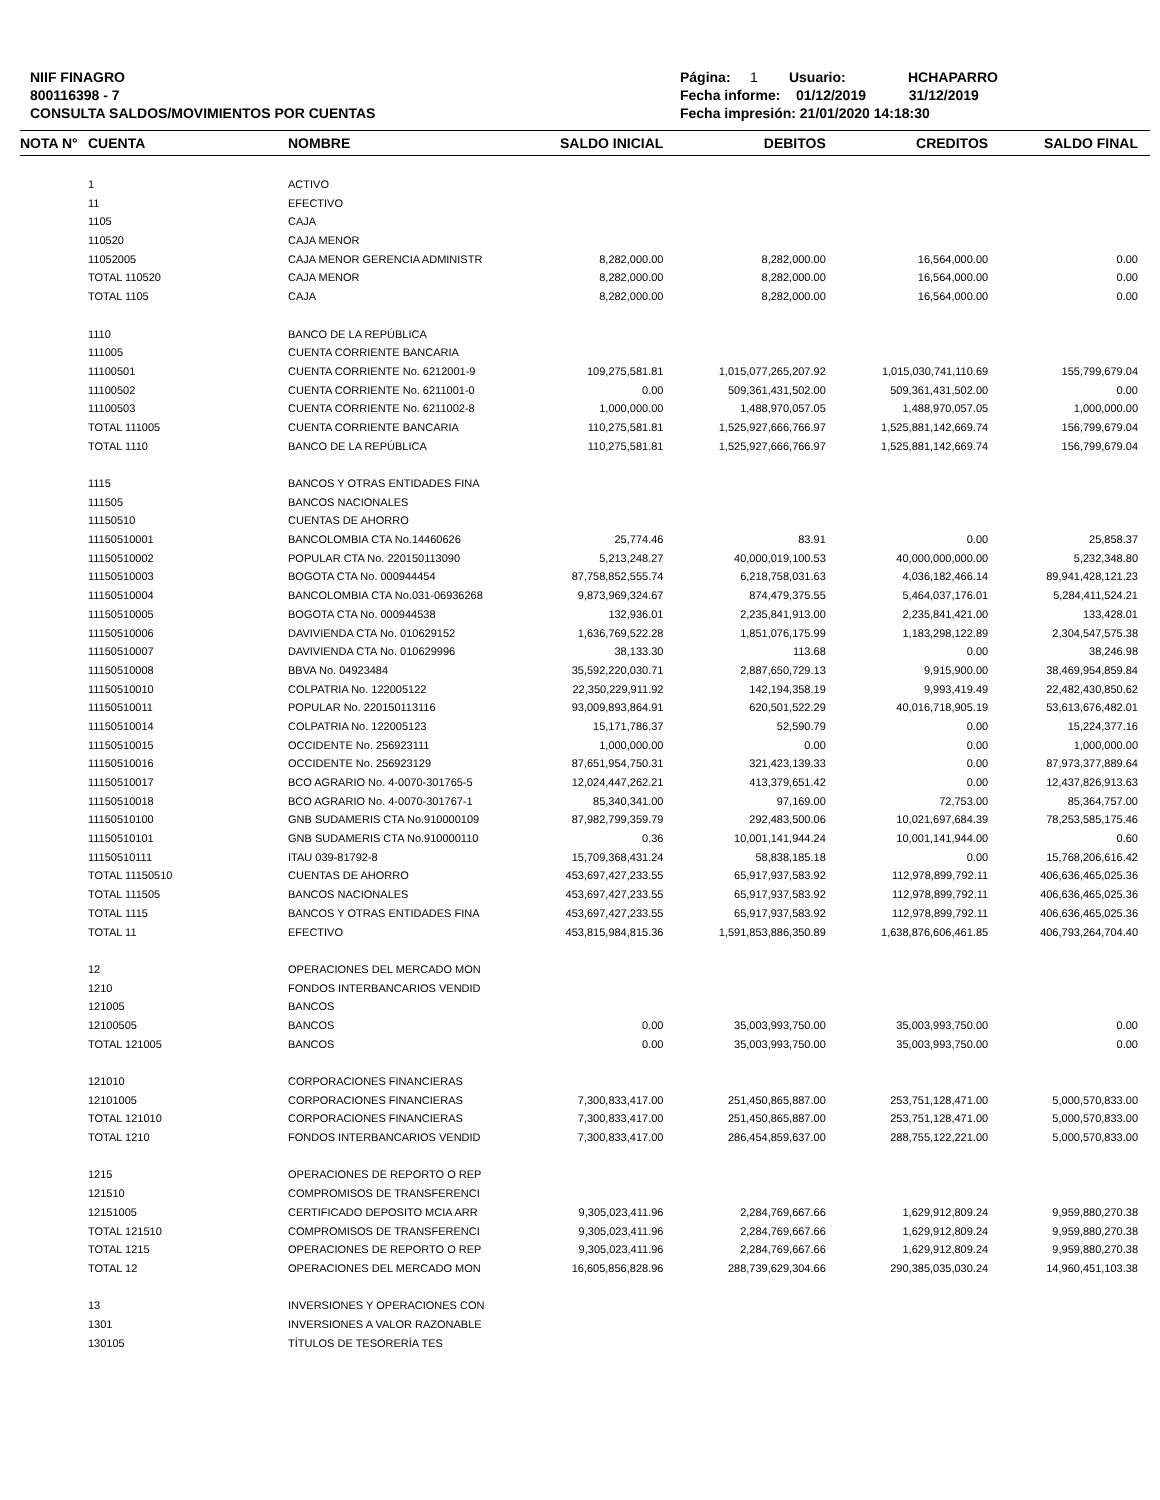NIIF FINAGRO
800116398 - 7
CONSULTA SALDOS/MOVIMIENTOS POR CUENTAS
Página: 1 Usuario: HCHAPARRO
Fecha informe: 01/12/2019 31/12/2019
Fecha impresión: 21/01/2020 14:18:30
| NOTA N° | CUENTA | NOMBRE | SALDO INICIAL | DEBITOS | CREDITOS | SALDO FINAL |
| --- | --- | --- | --- | --- | --- | --- |
| | 1 | ACTIVO | | | | |
| | 11 | EFECTIVO | | | | |
| | 1105 | CAJA | | | | |
| | 110520 | CAJA MENOR | | | | |
| | 11052005 | CAJA MENOR GERENCIA ADMINISTR | 8,282,000.00 | 8,282,000.00 | 16,564,000.00 | 0.00 |
| | TOTAL 110520 | CAJA MENOR | 8,282,000.00 | 8,282,000.00 | 16,564,000.00 | 0.00 |
| | TOTAL 1105 | CAJA | 8,282,000.00 | 8,282,000.00 | 16,564,000.00 | 0.00 |
| | 1110 | BANCO DE LA REPÚBLICA | | | | |
| | 111005 | CUENTA CORRIENTE BANCARIA | | | | |
| | 11100501 | CUENTA CORRIENTE No. 6212001-9 | 109,275,581.81 | 1,015,077,265,207.92 | 1,015,030,741,110.69 | 155,799,679.04 |
| | 11100502 | CUENTA CORRIENTE No. 6211001-0 | 0.00 | 509,361,431,502.00 | 509,361,431,502.00 | 0.00 |
| | 11100503 | CUENTA CORRIENTE No. 6211002-8 | 1,000,000.00 | 1,488,970,057.05 | 1,488,970,057.05 | 1,000,000.00 |
| | TOTAL 111005 | CUENTA CORRIENTE BANCARIA | 110,275,581.81 | 1,525,927,666,766.97 | 1,525,881,142,669.74 | 156,799,679.04 |
| | TOTAL 1110 | BANCO DE LA REPÚBLICA | 110,275,581.81 | 1,525,927,666,766.97 | 1,525,881,142,669.74 | 156,799,679.04 |
| | 1115 | BANCOS Y OTRAS ENTIDADES FINA | | | | |
| | 111505 | BANCOS NACIONALES | | | | |
| | 11150510 | CUENTAS DE AHORRO | | | | |
| | 11150510001 | BANCOLOMBIA CTA No.14460626 | 25,774.46 | 83.91 | 0.00 | 25,858.37 |
| | 11150510002 | POPULAR CTA No. 220150113090 | 5,213,248.27 | 40,000,019,100.53 | 40,000,000,000.00 | 5,232,348.80 |
| | 11150510003 | BOGOTA CTA No. 000944454 | 87,758,852,555.74 | 6,218,758,031.63 | 4,036,182,466.14 | 89,941,428,121.23 |
| | 11150510004 | BANCOLOMBIA CTA No.031-06936268 | 9,873,969,324.67 | 874,479,375.55 | 5,464,037,176.01 | 5,284,411,524.21 |
| | 11150510005 | BOGOTA CTA No. 000944538 | 132,936.01 | 2,235,841,913.00 | 2,235,841,421.00 | 133,428.01 |
| | 11150510006 | DAVIVIENDA CTA No. 010629152 | 1,636,769,522.28 | 1,851,076,175.99 | 1,183,298,122.89 | 2,304,547,575.38 |
| | 11150510007 | DAVIVIENDA CTA No. 010629996 | 38,133.30 | 113.68 | 0.00 | 38,246.98 |
| | 11150510008 | BBVA No. 04923484 | 35,592,220,030.71 | 2,887,650,729.13 | 9,915,900.00 | 38,469,954,859.84 |
| | 11150510010 | COLPATRIA No. 122005122 | 22,350,229,911.92 | 142,194,358.19 | 9,993,419.49 | 22,482,430,850.62 |
| | 11150510011 | POPULAR No. 220150113116 | 93,009,893,864.91 | 620,501,522.29 | 40,016,718,905.19 | 53,613,676,482.01 |
| | 11150510014 | COLPATRIA No. 122005123 | 15,171,786.37 | 52,590.79 | 0.00 | 15,224,377.16 |
| | 11150510015 | OCCIDENTE No. 256923111 | 1,000,000.00 | 0.00 | 0.00 | 1,000,000.00 |
| | 11150510016 | OCCIDENTE No. 256923129 | 87,651,954,750.31 | 321,423,139.33 | 0.00 | 87,973,377,889.64 |
| | 11150510017 | BCO AGRARIO No. 4-0070-301765-5 | 12,024,447,262.21 | 413,379,651.42 | 0.00 | 12,437,826,913.63 |
| | 11150510018 | BCO AGRARIO No. 4-0070-301767-1 | 85,340,341.00 | 97,169.00 | 72,753.00 | 85,364,757.00 |
| | 11150510100 | GNB SUDAMERIS CTA No.910000109 | 87,982,799,359.79 | 292,483,500.06 | 10,021,697,684.39 | 78,253,585,175.46 |
| | 11150510101 | GNB SUDAMERIS CTA No.910000110 | 0.36 | 10,001,141,944.24 | 10,001,141,944.00 | 0.60 |
| | 11150510111 | ITAU 039-81792-8 | 15,709,368,431.24 | 58,838,185.18 | 0.00 | 15,768,206,616.42 |
| | TOTAL 11150510 | CUENTAS DE AHORRO | 453,697,427,233.55 | 65,917,937,583.92 | 112,978,899,792.11 | 406,636,465,025.36 |
| | TOTAL 111505 | BANCOS NACIONALES | 453,697,427,233.55 | 65,917,937,583.92 | 112,978,899,792.11 | 406,636,465,025.36 |
| | TOTAL 1115 | BANCOS Y OTRAS ENTIDADES FINA | 453,697,427,233.55 | 65,917,937,583.92 | 112,978,899,792.11 | 406,636,465,025.36 |
| | TOTAL 11 | EFECTIVO | 453,815,984,815.36 | 1,591,853,886,350.89 | 1,638,876,606,461.85 | 406,793,264,704.40 |
| | 12 | OPERACIONES DEL MERCADO MON | | | | |
| | 1210 | FONDOS INTERBANCARIOS VENDID | | | | |
| | 121005 | BANCOS | | | | |
| | 12100505 | BANCOS | 0.00 | 35,003,993,750.00 | 35,003,993,750.00 | 0.00 |
| | TOTAL 121005 | BANCOS | 0.00 | 35,003,993,750.00 | 35,003,993,750.00 | 0.00 |
| | 121010 | CORPORACIONES FINANCIERAS | | | | |
| | 12101005 | CORPORACIONES FINANCIERAS | 7,300,833,417.00 | 251,450,865,887.00 | 253,751,128,471.00 | 5,000,570,833.00 |
| | TOTAL 121010 | CORPORACIONES FINANCIERAS | 7,300,833,417.00 | 251,450,865,887.00 | 253,751,128,471.00 | 5,000,570,833.00 |
| | TOTAL 1210 | FONDOS INTERBANCARIOS VENDID | 7,300,833,417.00 | 286,454,859,637.00 | 288,755,122,221.00 | 5,000,570,833.00 |
| | 1215 | OPERACIONES DE REPORTO O REP | | | | |
| | 121510 | COMPROMISOS DE TRANSFERENCI | | | | |
| | 12151005 | CERTIFICADO DEPOSITO MCIA ARR | 9,305,023,411.96 | 2,284,769,667.66 | 1,629,912,809.24 | 9,959,880,270.38 |
| | TOTAL 121510 | COMPROMISOS DE TRANSFERENCI | 9,305,023,411.96 | 2,284,769,667.66 | 1,629,912,809.24 | 9,959,880,270.38 |
| | TOTAL 1215 | OPERACIONES DE REPORTO O REP | 9,305,023,411.96 | 2,284,769,667.66 | 1,629,912,809.24 | 9,959,880,270.38 |
| | TOTAL 12 | OPERACIONES DEL MERCADO MON | 16,605,856,828.96 | 288,739,629,304.66 | 290,385,035,030.24 | 14,960,451,103.38 |
| | 13 | INVERSIONES Y OPERACIONES CON | | | | |
| | 1301 | INVERSIONES A VALOR RAZONABLE | | | | |
| | 130105 | TÍTULOS DE TESORERÍA TES | | | | |